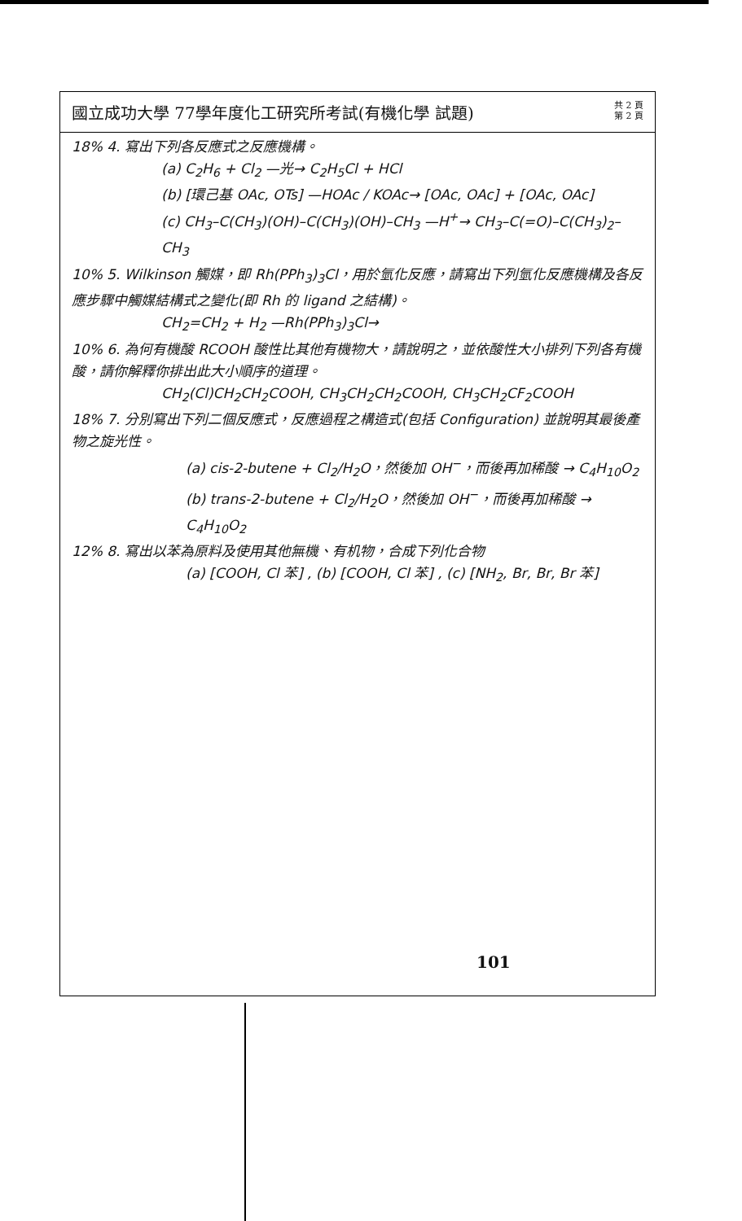國立成功大學 77學年度化工研究所考試(有機化學 試題) 共 2 頁
第 2 頁
18% 4. 寫出下列各反應式之反應機構。
(a) C<sub>2</sub>H<sub>6</sub> + Cl<sub>2</sub> —光→ C<sub>2</sub>H<sub>5</sub>Cl + HCl
(b) [環己基 OAc, OTs] —HOAc / KOAc→ [OAc, OAc] + [OAc, OAc]
(c) CH<sub>3</sub>–C(CH<sub>3</sub>)(OH)–C(CH<sub>3</sub>)(OH)–CH<sub>3</sub> —H<sup>+</sup>→ CH<sub>3</sub>–C(=O)–C(CH<sub>3</sub>)<sub>2</sub>–CH<sub>3</sub>
10% 5. Wilkinson 觸媒，即 Rh(PPh<sub>3</sub>)<sub>3</sub>Cl，用於氫化反應，請寫出下列氫化反應機構及各反應步驟中觸媒結構式之變化(即 Rh 的 ligand 之結構)。
CH<sub>2</sub>=CH<sub>2</sub> + H<sub>2</sub> —Rh(PPh<sub>3</sub>)<sub>3</sub>Cl→
10% 6. 為何有機酸 RCOOH 酸性比其他有機物大，請說明之，並依酸性大小排列下列各有機酸，請你解釋你排出此大小順序的道理。
CH<sub>2</sub>(Cl)CH<sub>2</sub>CH<sub>2</sub>COOH, CH<sub>3</sub>CH<sub>2</sub>CH<sub>2</sub>COOH, CH<sub>3</sub>CH<sub>2</sub>CF<sub>2</sub>COOH
18% 7. 分別寫出下列二個反應式，反應過程之構造式(包括 Configuration) 並說明其最後產物之旋光性。
(a) cis-2-butene + Cl<sub>2</sub>/H<sub>2</sub>O，然後加 OH<sup>−</sup>，而後再加稀酸 → C<sub>4</sub>H<sub>10</sub>O<sub>2</sub>
(b) trans-2-butene + Cl<sub>2</sub>/H<sub>2</sub>O，然後加 OH<sup>−</sup>，而後再加稀酸 → C<sub>4</sub>H<sub>10</sub>O<sub>2</sub>
12% 8. 寫出以苯為原料及使用其他無機、有机物，合成下列化合物
(a) [COOH, Cl 苯] , (b) [COOH, Cl 苯] , (c) [NH<sub>2</sub>, Br, Br, Br 苯]
101